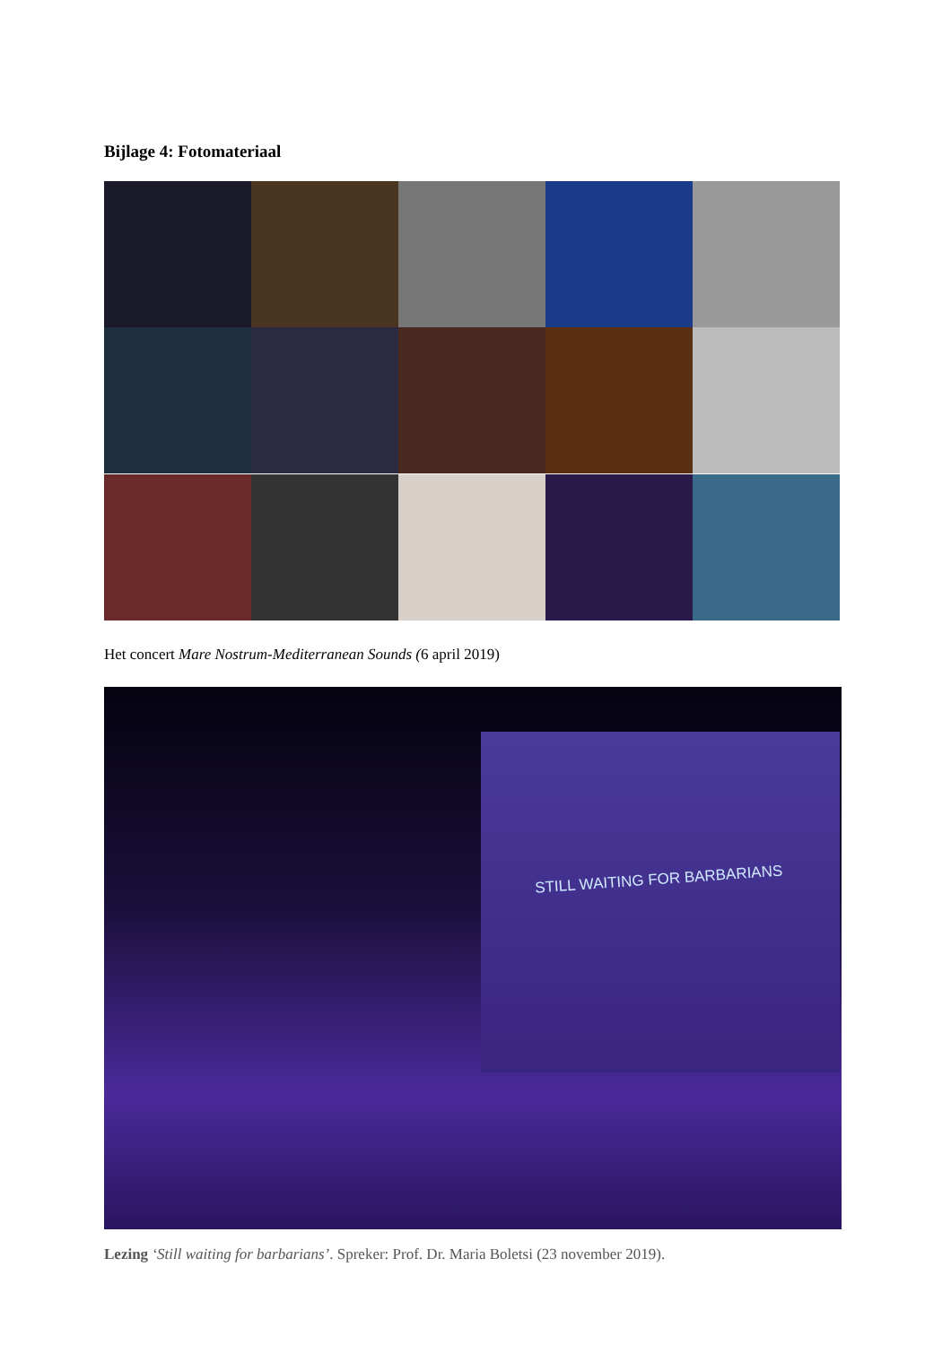Bijlage 4: Fotomateriaal
Het concert Mare Nostrum-Mediterranean Sounds (6 april 2019)
STILL WAITING FOR BARBARIANS
Lezing ‘Still waiting for barbarians’. Spreker: Prof. Dr. Maria Boletsi (23 november 2019).